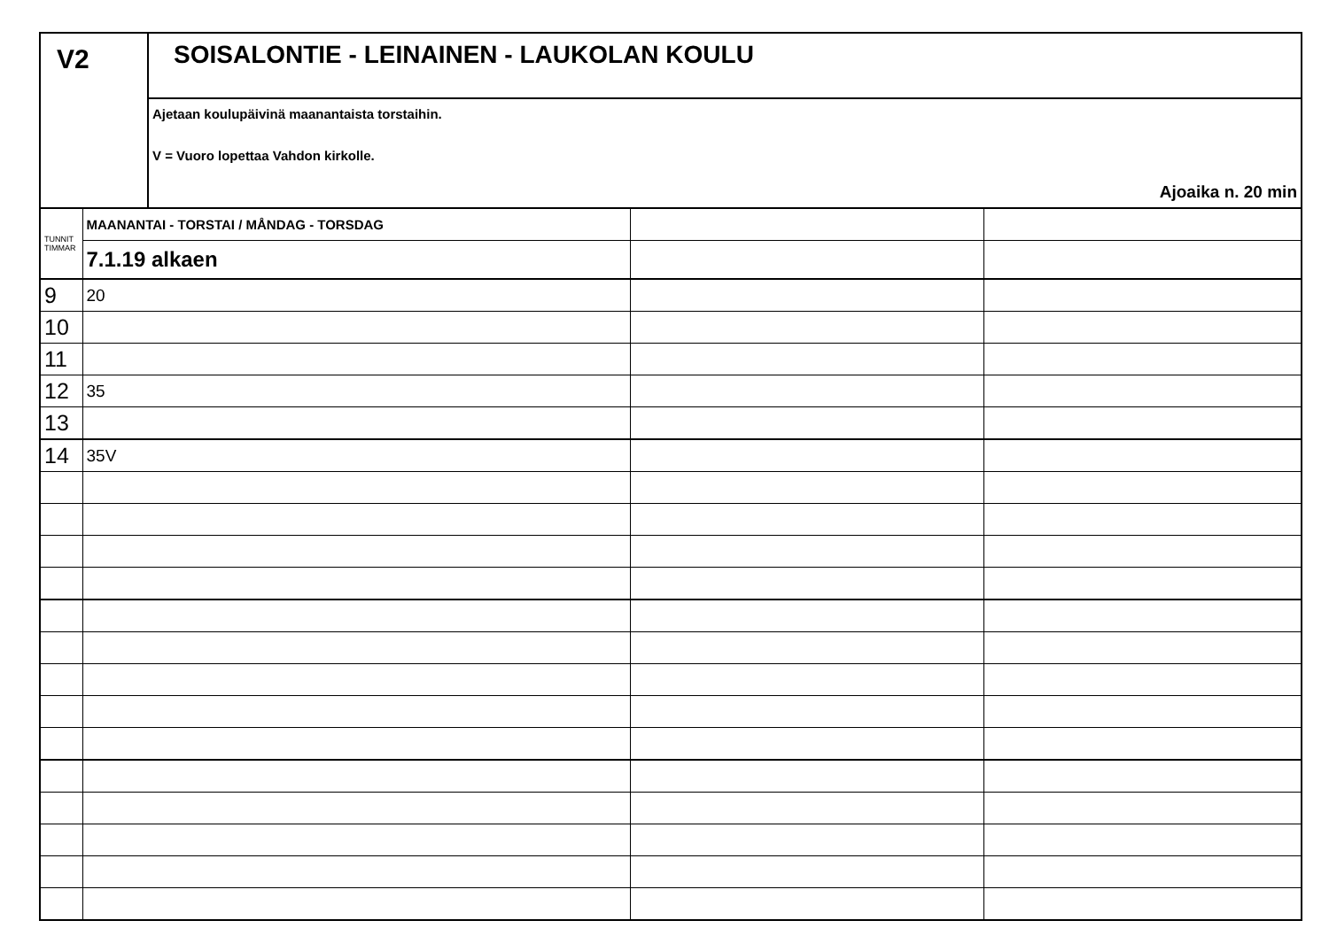V2
SOISALONTIE - LEINAINEN - LAUKOLAN KOULU
Ajetaan koulupäivinä maanantaista torstaihin.
V = Vuoro lopettaa Vahdon kirkolle.
Ajoaika n. 20 min
| TUNNIT TIMMAR | MAANANTAI - TORSTAI / MÅNDAG - TORSDAG | | |
| | 7.1.19 alkaen | | |
| 9 | 20 | | |
| 10 | | | |
| 11 | | | |
| 12 | 35 | | |
| 13 | | | |
| 14 | 35V | | |